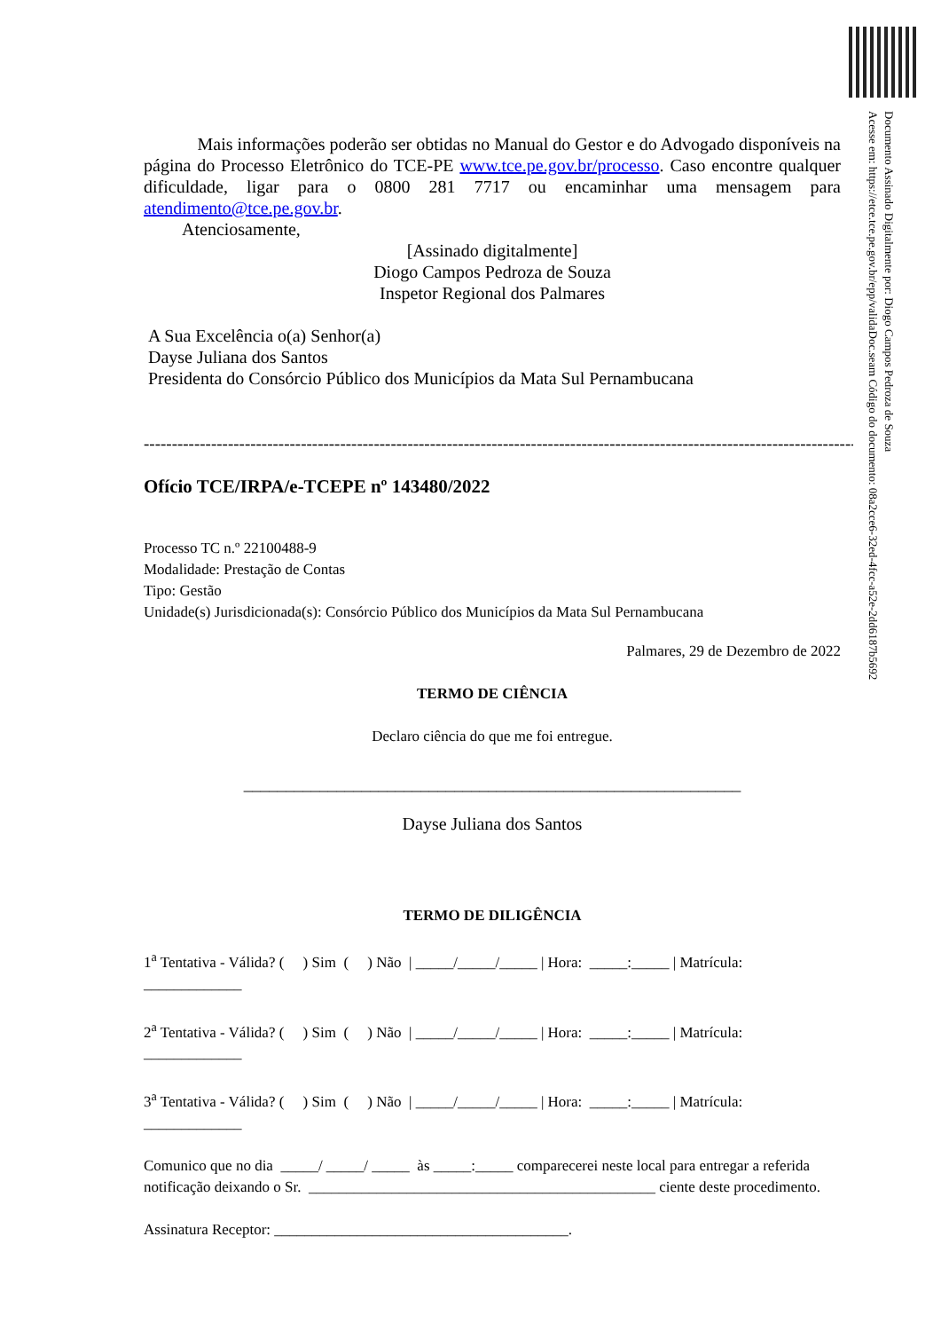Documento Assinado Digitalmente por: Diogo Campos Pedroza de Souza
Acesse em: https://etce.tce.pe.gov.br/epp/validaDoc.seam Código do documento: 08a2cce6-32ed-4fcc-a52e-2dd6187b5692
Mais informações poderão ser obtidas no Manual do Gestor e do Advogado disponíveis na página do Processo Eletrônico do TCE-PE www.tce.pe.gov.br/processo. Caso encontre qualquer dificuldade, ligar para o 0800 281 7717 ou encaminhar uma mensagem para atendimento@tce.pe.gov.br.
Atenciosamente,
[Assinado digitalmente]
Diogo Campos Pedroza de Souza
Inspetor Regional dos Palmares
A Sua Excelência o(a) Senhor(a)
Dayse Juliana dos Santos
Presidenta do Consórcio Público dos Municípios da Mata Sul Pernambucana
------------------------------------------------------------------------------------------------------------------------------------
Ofício TCE/IRPA/e-TCEPE nº 143480/2022
Processo TC n.º 22100488-9
Modalidade: Prestação de Contas
Tipo: Gestão
Unidade(s) Jurisdicionada(s): Consórcio Público dos Municípios da Mata Sul Pernambucana
Palmares, 29 de Dezembro de 2022
TERMO DE CIÊNCIA
Declaro ciência do que me foi entregue.
___________________________________________________________
Dayse Juliana dos Santos
TERMO DE DILIGÊNCIA
1<sup>a</sup> Tentativa - Válida? ( ) Sim ( ) Não | _____/_____/_____ | Hora: _____:_____ | Matrícula: _____________
2<sup>a</sup> Tentativa - Válida? ( ) Sim ( ) Não | _____/_____/_____ | Hora: _____:_____ | Matrícula: _____________
3<sup>a</sup> Tentativa - Válida? ( ) Sim ( ) Não | _____/_____/_____ | Hora: _____:_____ | Matrícula: _____________
Comunico que no dia _____/ _____/ _____ às _____:_____ comparecerei neste local para entregar a referida notificação deixando o Sr. ______________________________________________ ciente deste procedimento.
Assinatura Receptor: _______________________________________.